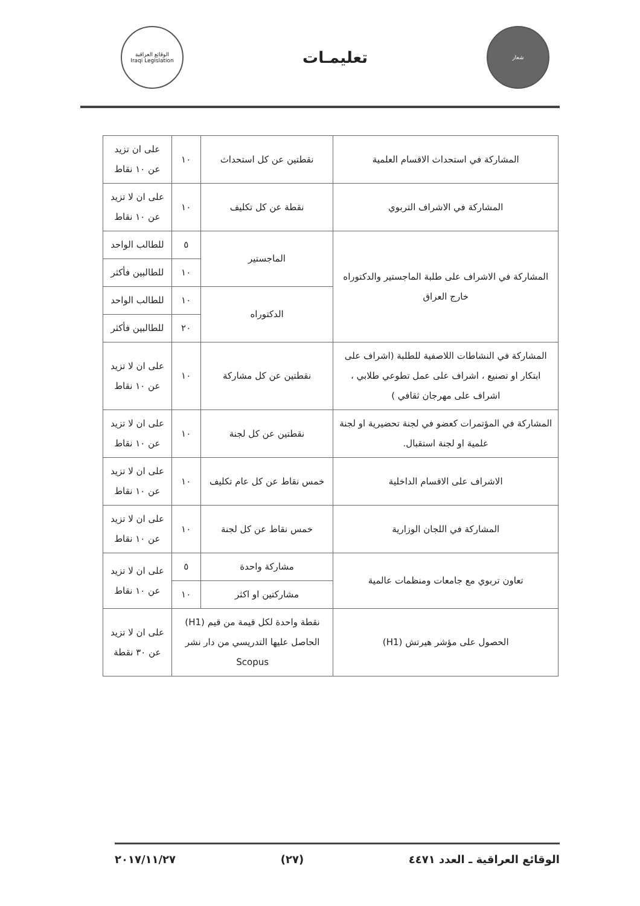شعار
تعليمـات
الوقائع العراقية
Iraqi Legislation
| المشاركة في استحداث الاقسام العلمية | نقطتين عن كل استحداث | ١٠ | على ان تزيد عن ١٠ نقاط |
| المشاركة في الاشراف التربوي | نقطة عن كل تكليف | ١٠ | على ان لا تزيد عن ١٠ نقاط |
| المشاركة في الاشراف على طلبة الماجستير والدكتوراه خارج العراق | الماجستير | ٥ | للطالب الواحد |
| | | ١٠ | للطالبين فأكثر |
| | الدكتوراه | ١٠ | للطالب الواحد |
| | | ٢٠ | للطالبين فأكثر |
| المشاركة في النشاطات اللاصفية للطلبة (اشراف على ابتكار او تصنيع ، اشراف على عمل تطوعي طلابي ، اشراف على مهرجان ثقافي ) | نقطتين عن كل مشاركة | ١٠ | على ان لا تزيد عن ١٠ نقاط |
| المشاركة في المؤتمرات كعضو في لجنة تحضيرية او لجنة علمية او لجنة استقبال. | نقطتين عن كل لجنة | ١٠ | على ان لا تزيد عن ١٠ نقاط |
| الاشراف على الاقسام الداخلية | خمس نقاط عن كل عام تكليف | ١٠ | على ان لا تزيد عن ١٠ نقاط |
| المشاركة في اللجان الوزارية | خمس نقاط عن كل لجنة | ١٠ | على ان لا تزيد عن ١٠ نقاط |
| تعاون تربوي مع جامعات ومنظمات عالمية | مشاركة واحدة | ٥ | على ان لا تزيد عن ١٠ نقاط |
| | مشاركتين او اكثر | ١٠ | |
| الحصول على مؤشر هيرتش (H1) | نقطة واحدة لكل قيمة من قيم (H1) الحاصل عليها التدريسي من دار نشر Scopus | | على ان لا تزيد عن ٣٠ نقطة |
الوقائع العراقية ـ العدد ٤٤٧١ (٢٧) ٢٠١٧/١١/٢٧